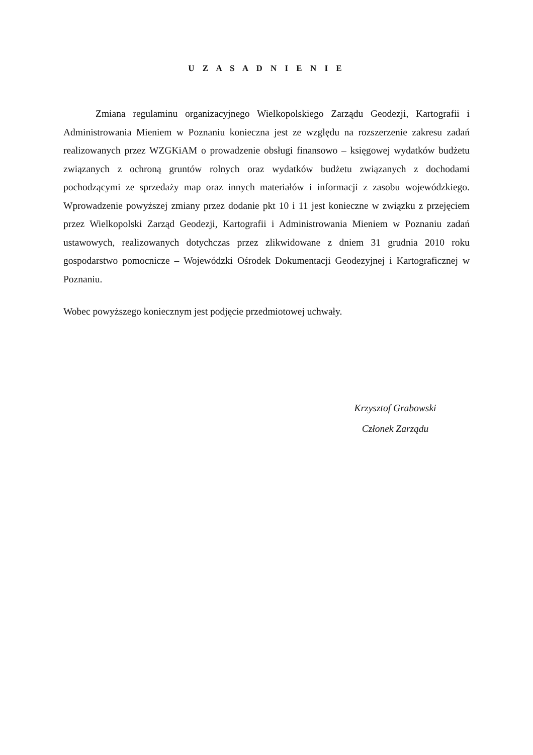U Z A S A D N I E N I E
Zmiana regulaminu organizacyjnego Wielkopolskiego Zarządu Geodezji, Kartografii i Administrowania Mieniem w Poznaniu konieczna jest ze względu na rozszerzenie zakresu zadań realizowanych przez WZGKiAM o prowadzenie obsługi finansowo – księgowej wydatków budżetu związanych z ochroną gruntów rolnych oraz wydatków budżetu związanych z dochodami pochodzącymi ze sprzedaży map oraz innych materiałów i informacji z zasobu wojewódzkiego. Wprowadzenie powyższej zmiany przez dodanie pkt 10 i 11 jest konieczne w związku z przejęciem przez Wielkopolski Zarząd Geodezji, Kartografii i Administrowania Mieniem w Poznaniu zadań ustawowych, realizowanych dotychczas przez zlikwidowane z dniem 31 grudnia 2010 roku gospodarstwo pomocnicze – Wojewódzki Ośrodek Dokumentacji Geodezyjnej i Kartograficznej w Poznaniu.
Wobec powyższego koniecznym jest podjęcie przedmiotowej uchwały.
Krzysztof Grabowski
Członek Zarządu